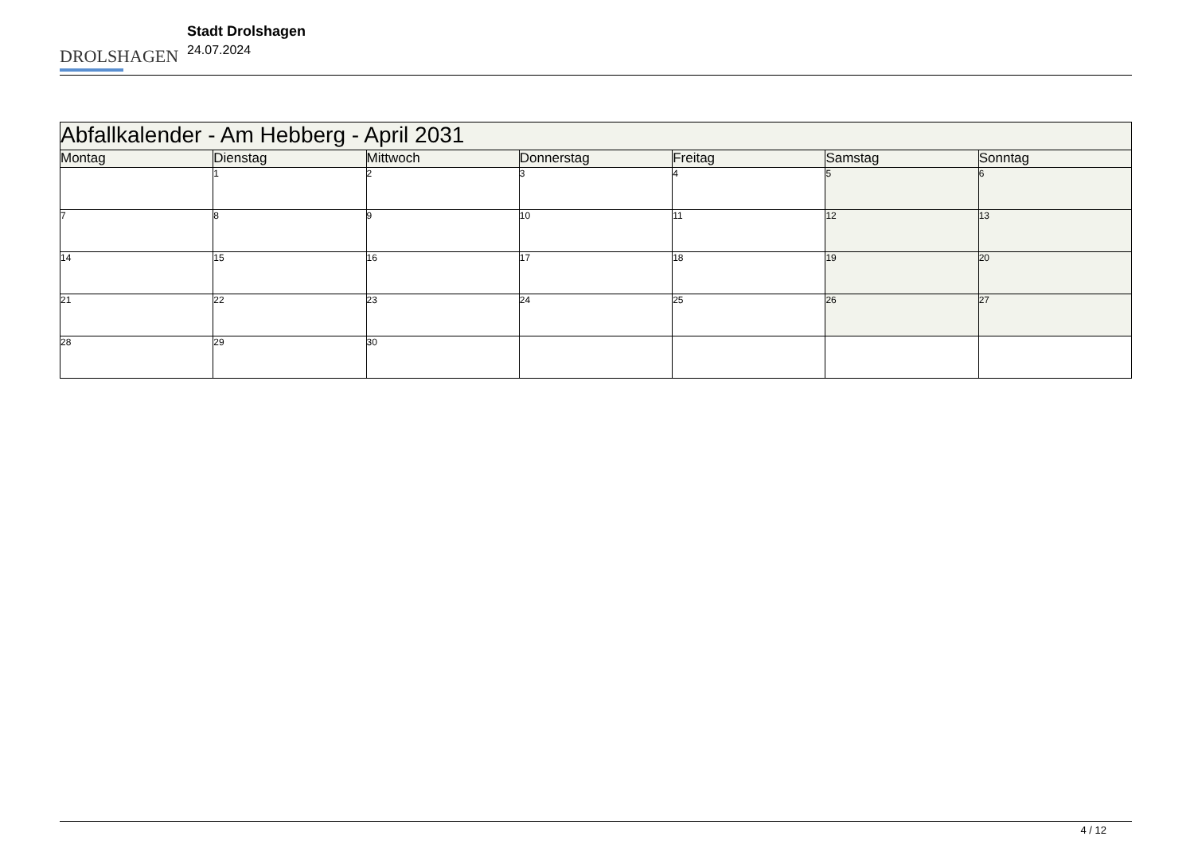DROLSHAGEN
Stadt Drolshagen
24.07.2024
| Abfallkalender - Am Hebberg - April 2031 | | | | | | |
| --- | --- | --- | --- | --- | --- | --- |
| Montag | Dienstag | Mittwoch | Donnerstag | Freitag | Samstag | Sonntag |
| | 1 | 2 | 3 | 4 | 5 | 6 |
| 7 | 8 | 9 | 10 | 11 | 12 | 13 |
| 14 | 15 | 16 | 17 | 18 | 19 | 20 |
| 21 | 22 | 23 | 24 | 25 | 26 | 27 |
| 28 | 29 | 30 | | | | |
4 / 12